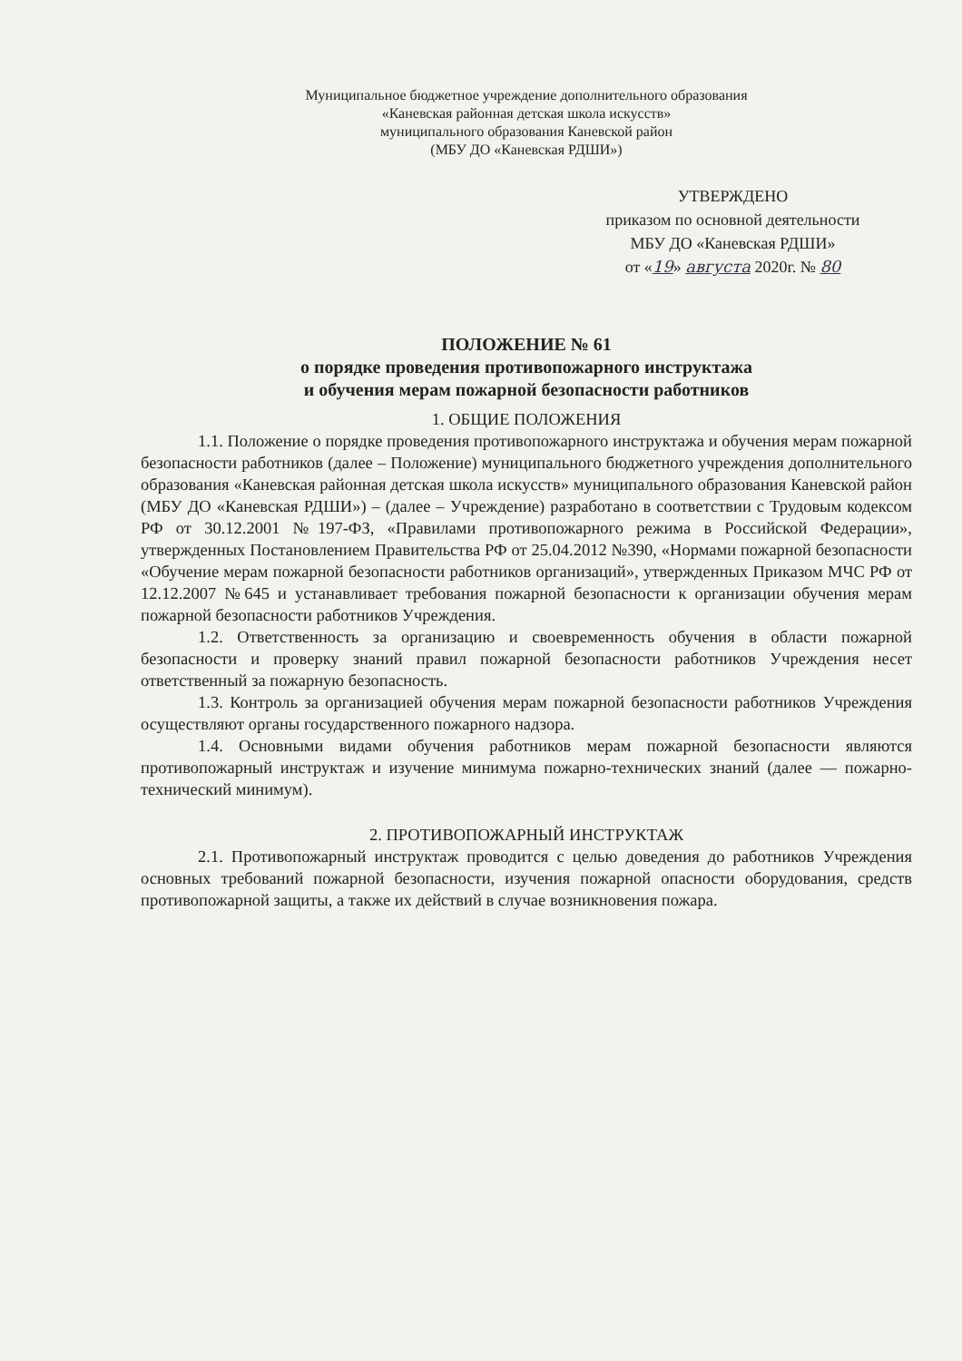Муниципальное бюджетное учреждение дополнительного образования
«Каневская районная детская школа искусств»
муниципального образования Каневской район
(МБУ ДО «Каневская РДШИ»)
УТВЕРЖДЕНО
приказом по основной деятельности
МБУ ДО «Каневская РДШИ»
от «19» августа 2020г. № 80
ПОЛОЖЕНИЕ № 61
о порядке проведения противопожарного инструктажа
и обучения мерам пожарной безопасности работников
1. ОБЩИЕ ПОЛОЖЕНИЯ
1.1. Положение о порядке проведения противопожарного инструктажа и обучения мерам пожарной безопасности работников (далее – Положение) муниципального бюджетного учреждения дополнительного образования «Каневская районная детская школа искусств» муниципального образования Каневской район (МБУ ДО «Каневская РДШИ») – (далее – Учреждение) разработано в соответствии с Трудовым кодексом РФ от 30.12.2001 №197-ФЗ, «Правилами противопожарного режима в Российской Федерации», утвержденных Постановлением Правительства РФ от 25.04.2012 №390, «Нормами пожарной безопасности «Обучение мерам пожарной безопасности работников организаций», утвержденных Приказом МЧС РФ от 12.12.2007 №645 и устанавливает требования пожарной безопасности к организации обучения мерам пожарной безопасности работников Учреждения.
1.2. Ответственность за организацию и своевременность обучения в области пожарной безопасности и проверку знаний правил пожарной безопасности работников Учреждения несет ответственный за пожарную безопасность.
1.3. Контроль за организацией обучения мерам пожарной безопасности работников Учреждения осуществляют органы государственного пожарного надзора.
1.4. Основными видами обучения работников мерам пожарной безопасности являются противопожарный инструктаж и изучение минимума пожарно-технических знаний (далее — пожарно-технический минимум).
2. ПРОТИВОПОЖАРНЫЙ ИНСТРУКТАЖ
2.1. Противопожарный инструктаж проводится с целью доведения до работников Учреждения основных требований пожарной безопасности, изучения пожарной опасности оборудования, средств противопожарной защиты, а также их действий в случае возникновения пожара.